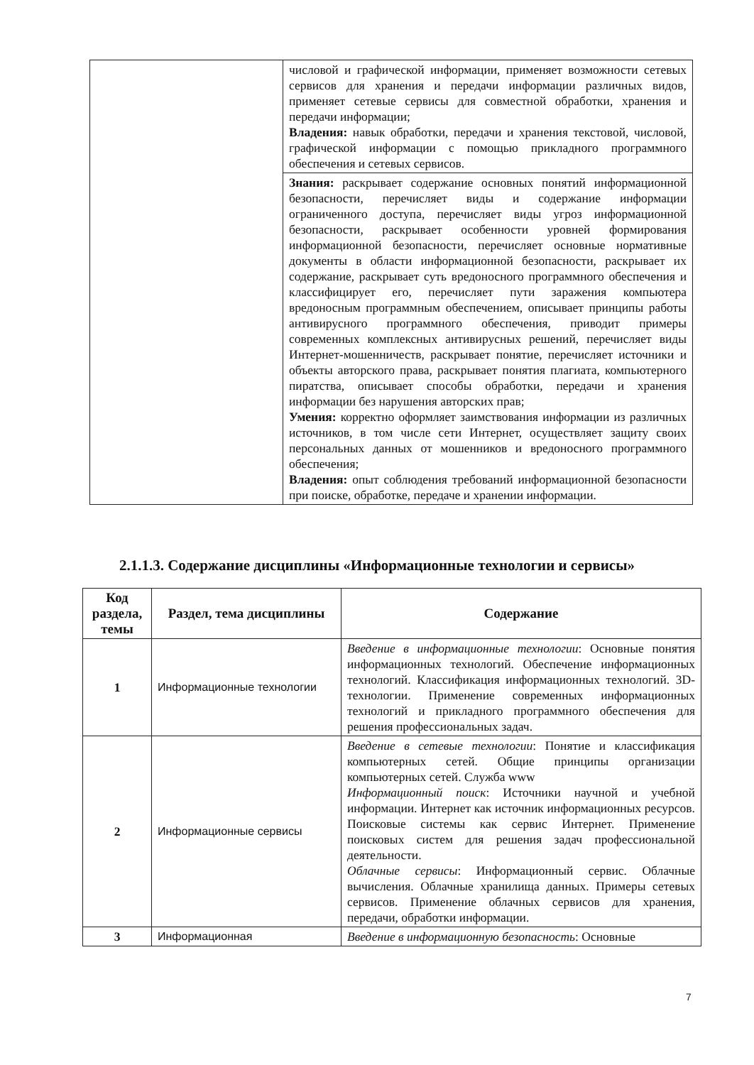| | числовой и графической информации, применяет возможности сетевых сервисов для хранения и передачи информации различных видов, применяет сетевые сервисы для совместной обработки, хранения и передачи информации; Владения: навык обработки, передачи и хранения текстовой, числовой, графической информации с помощью прикладного программного обеспечения и сетевых сервисов. |
| | Знания: раскрывает содержание основных понятий информационной безопасности, перечисляет виды и содержание информации ограниченного доступа, перечисляет виды угроз информационной безопасности, раскрывает особенности уровней формирования информационной безопасности, перечисляет основные нормативные документы в области информационной безопасности, раскрывает их содержание, раскрывает суть вредоносного программного обеспечения и классифицирует его, перечисляет пути заражения компьютера вредоносным программным обеспечением, описывает принципы работы антивирусного программного обеспечения, приводит примеры современных комплексных антивирусных решений, перечисляет виды Интернет-мошенничеств, раскрывает понятие, перечисляет источники и объекты авторского права, раскрывает понятия плагиата, компьютерного пиратства, описывает способы обработки, передачи и хранения информации без нарушения авторских прав; Умения: корректно оформляет заимствования информации из различных источников, в том числе сети Интернет, осуществляет защиту своих персональных данных от мошенников и вредоносного программного обеспечения; Владения: опыт соблюдения требований информационной безопасности при поиске, обработке, передаче и хранении информации. |
2.1.1.3. Содержание дисциплины «Информационные технологии и сервисы»
| Код раздела, темы | Раздел, тема дисциплины | Содержание |
| --- | --- | --- |
| 1 | Информационные технологии | Введение в информационные технологии : Основные понятия информационных технологий. Обеспечение информационных технологий. Классификация информационных технологий. 3D-технологии. Применение современных информационных технологий и прикладного программного обеспечения для решения профессиональных задач. |
| 2 | Информационные сервисы | Введение в сетевые технологии : Понятие и классификация компьютерных сетей. Общие принципы организации компьютерных сетей. Служба www Информационный поиск : Источники научной и учебной информации. Интернет как источник информационных ресурсов. Поисковые системы как сервис Интернет. Применение поисковых систем для решения задач профессиональной деятельности. Облачные сервисы : Информационный сервис. Облачные вычисления. Облачные хранилища данных. Примеры сетевых сервисов. Применение облачных сервисов для хранения, передачи, обработки информации. |
| 3 | Информационная | Введение в информационную безопасность : Основные |
7